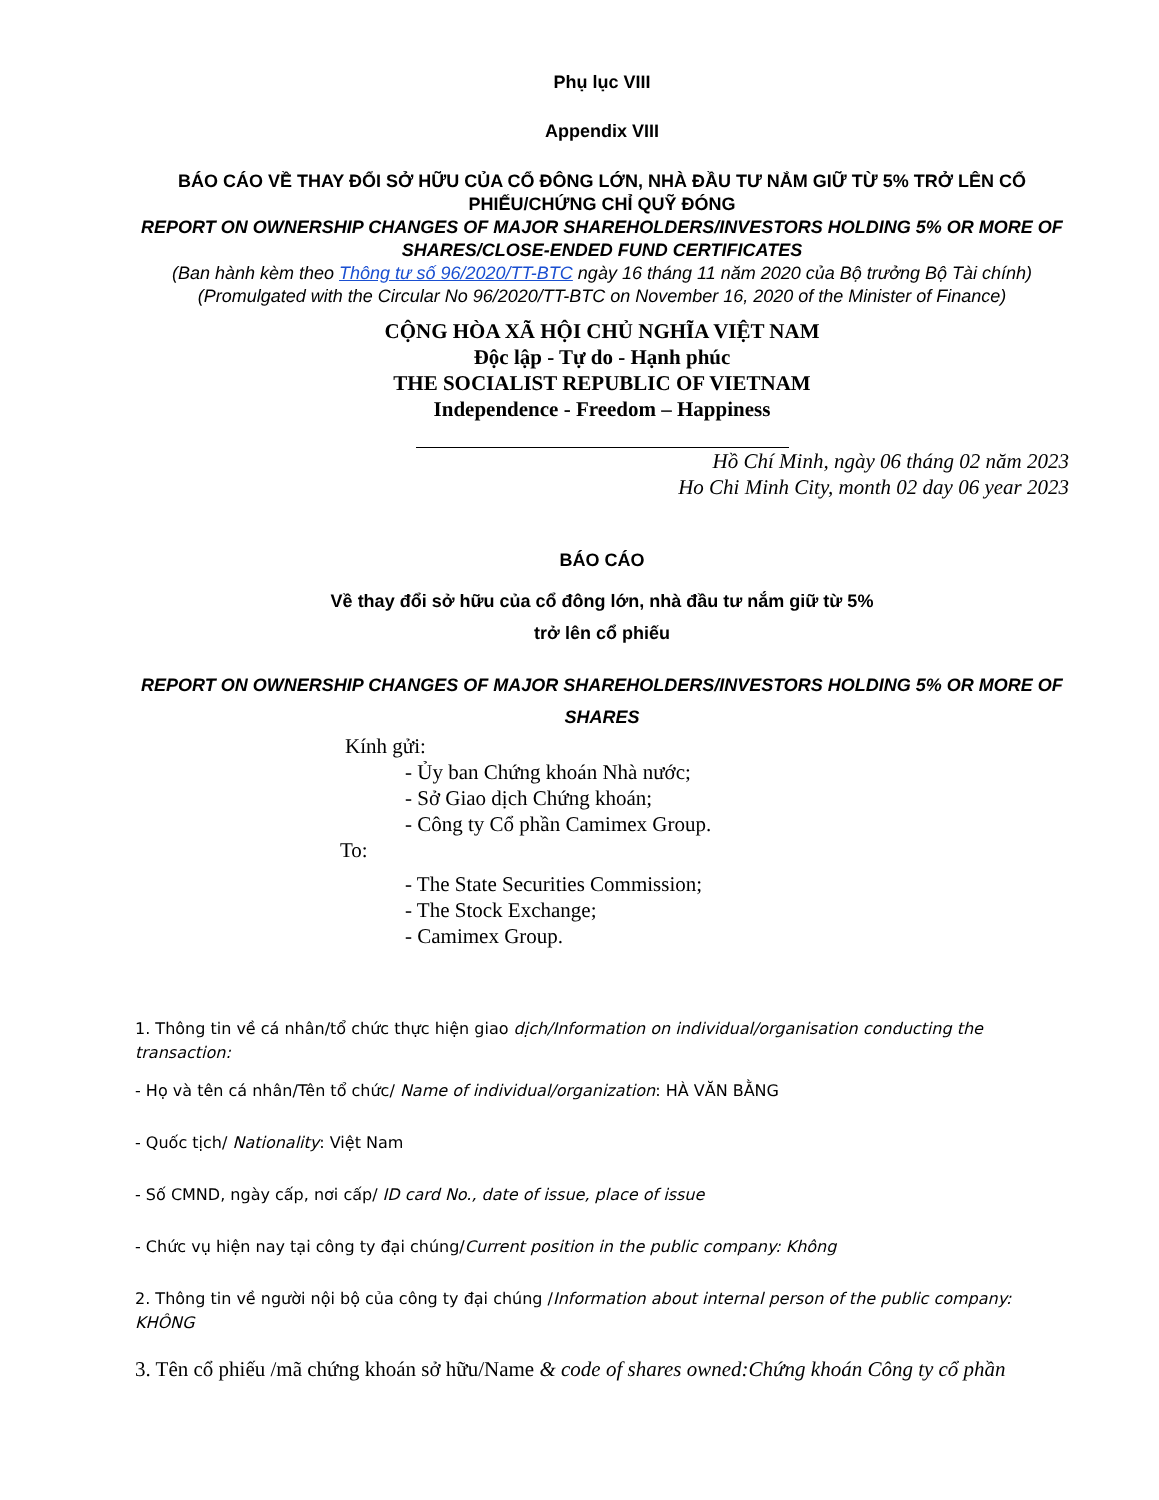Phụ lục VIII
Appendix VIII
BÁO CÁO VỀ THAY ĐỔI SỞ HỮU CỦA CỔ ĐÔNG LỚN, NHÀ ĐẦU TƯ NẮM GIỮ TỪ 5% TRỞ LÊN CỔ PHIẾU/CHỨNG CHỈ QUỸ ĐÓNG
REPORT ON OWNERSHIP CHANGES OF MAJOR SHAREHOLDERS/INVESTORS HOLDING 5% OR MORE OF SHARES/CLOSE-ENDED FUND CERTIFICATES
(Ban hành kèm theo Thông tư số 96/2020/TT-BTC ngày 16 tháng 11 năm 2020 của Bộ trưởng Bộ Tài chính)
(Promulgated with the Circular No 96/2020/TT-BTC on November 16, 2020 of the Minister of Finance)
CỘNG HÒA XÃ HỘI CHỦ NGHĨA VIỆT NAM
Độc lập - Tự do - Hạnh phúc
THE SOCIALIST REPUBLIC OF VIETNAM
Independence - Freedom – Happiness
Hồ Chí Minh, ngày 06 tháng 02 năm 2023
Ho Chi Minh City, month 02 day 06 year 2023
BÁO CÁO
Về thay đổi sở hữu của cổ đông lớn, nhà đầu tư nắm giữ từ 5%
trở lên cổ phiếu
REPORT ON OWNERSHIP CHANGES OF MAJOR SHAREHOLDERS/INVESTORS HOLDING 5% OR MORE OF SHARES
Kính gửi:
- Ủy ban Chứng khoán Nhà nước;
- Sở Giao dịch Chứng khoán;
- Công ty Cổ phần Camimex Group.
To:
- The State Securities Commission;
- The Stock Exchange;
- Camimex Group.
1. Thông tin về cá nhân/tổ chức thực hiện giao dịch/Information on individual/organisation conducting the transaction:
- Họ và tên cá nhân/Tên tổ chức/ Name of individual/organization: HÀ VĂN BẰNG
- Quốc tịch/ Nationality: Việt Nam
- Số CMND, ngày cấp, nơi cấp/ ID card No., date of issue, place of issue
- Chức vụ hiện nay tại công ty đại chúng/Current position in the public company: Không
2. Thông tin về người nội bộ của công ty đại chúng /Information about internal person of the public company: KHÔNG
3. Tên cổ phiếu /mã chứng khoán sở hữu/Name & code of shares owned:Chứng khoán Công ty cổ phần